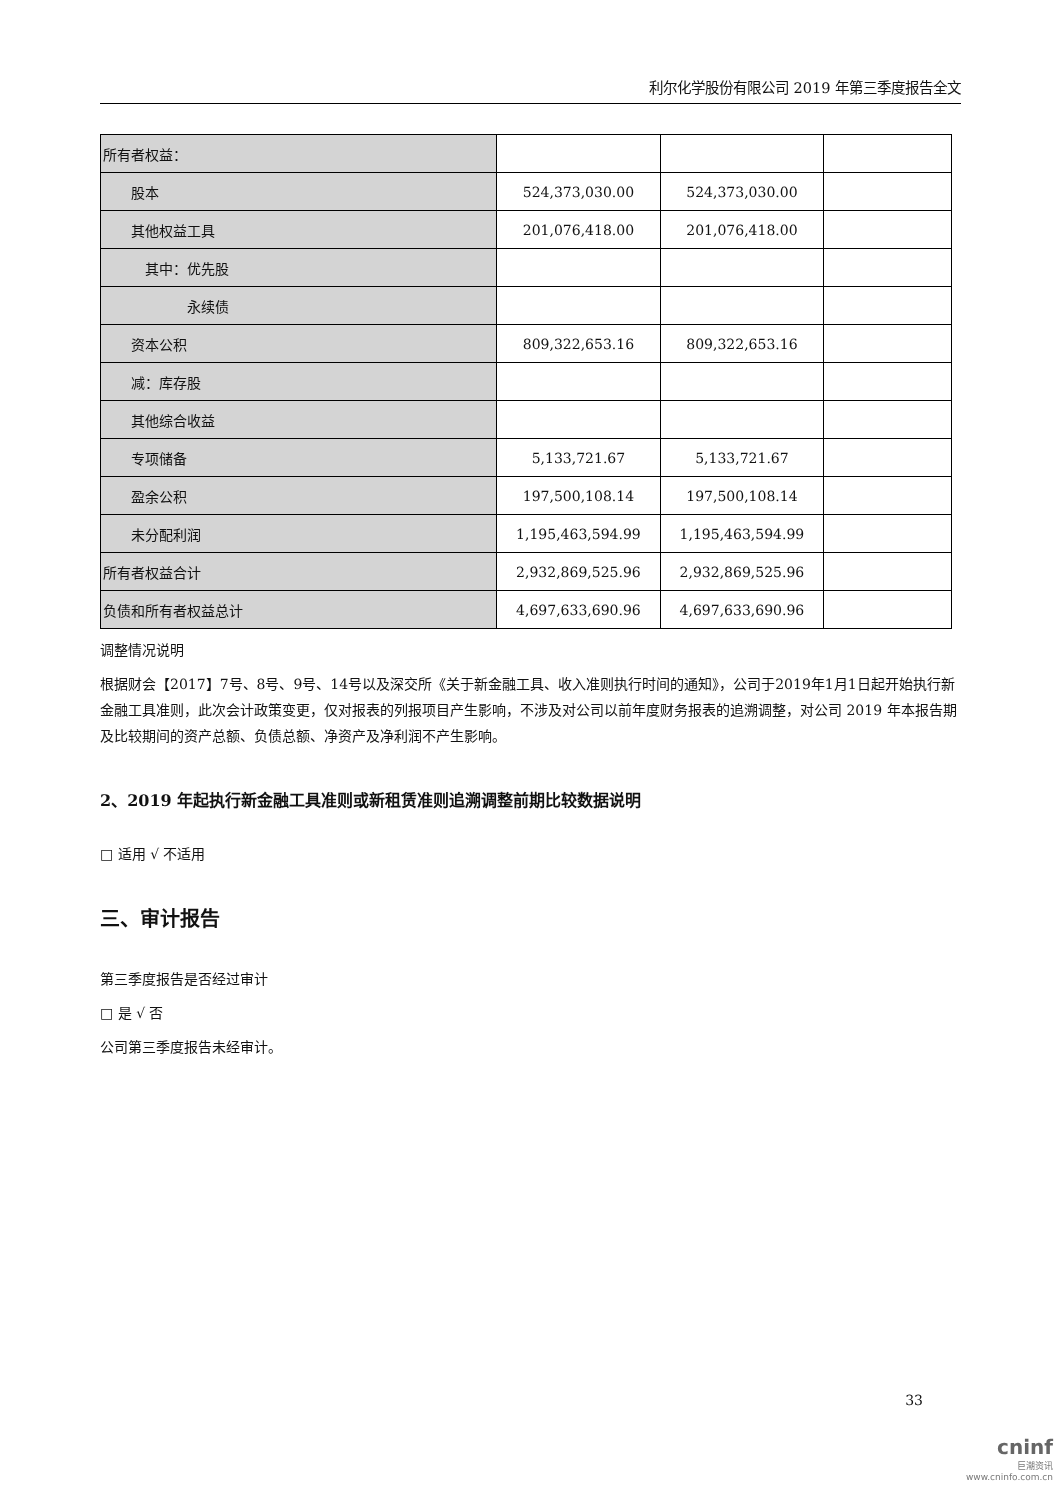利尔化学股份有限公司 2019 年第三季度报告全文
| 所有者权益： | | | |
| 股本 | 524,373,030.00 | 524,373,030.00 | |
| 其他权益工具 | 201,076,418.00 | 201,076,418.00 | |
| 其中：优先股 | | | |
| 永续债 | | | |
| 资本公积 | 809,322,653.16 | 809,322,653.16 | |
| 减：库存股 | | | |
| 其他综合收益 | | | |
| 专项储备 | 5,133,721.67 | 5,133,721.67 | |
| 盈余公积 | 197,500,108.14 | 197,500,108.14 | |
| 未分配利润 | 1,195,463,594.99 | 1,195,463,594.99 | |
| 所有者权益合计 | 2,932,869,525.96 | 2,932,869,525.96 | |
| 负债和所有者权益总计 | 4,697,633,690.96 | 4,697,633,690.96 | |
调整情况说明
根据财会【2017】7号、8号、9号、14号以及深交所《关于新金融工具、收入准则执行时间的通知》，公司于2019年1月1日起开始执行新金融工具准则，此次会计政策变更，仅对报表的列报项目产生影响，不涉及对公司以前年度财务报表的追溯调整，对公司 2019 年本报告期及比较期间的资产总额、负债总额、净资产及净利润不产生影响。
2、2019 年起执行新金融工具准则或新租赁准则追溯调整前期比较数据说明
□ 适用 √ 不适用
三、审计报告
第三季度报告是否经过审计
□ 是 √ 否
公司第三季度报告未经审计。
33
cninf
巨潮资讯
www.cninfo.com.cn